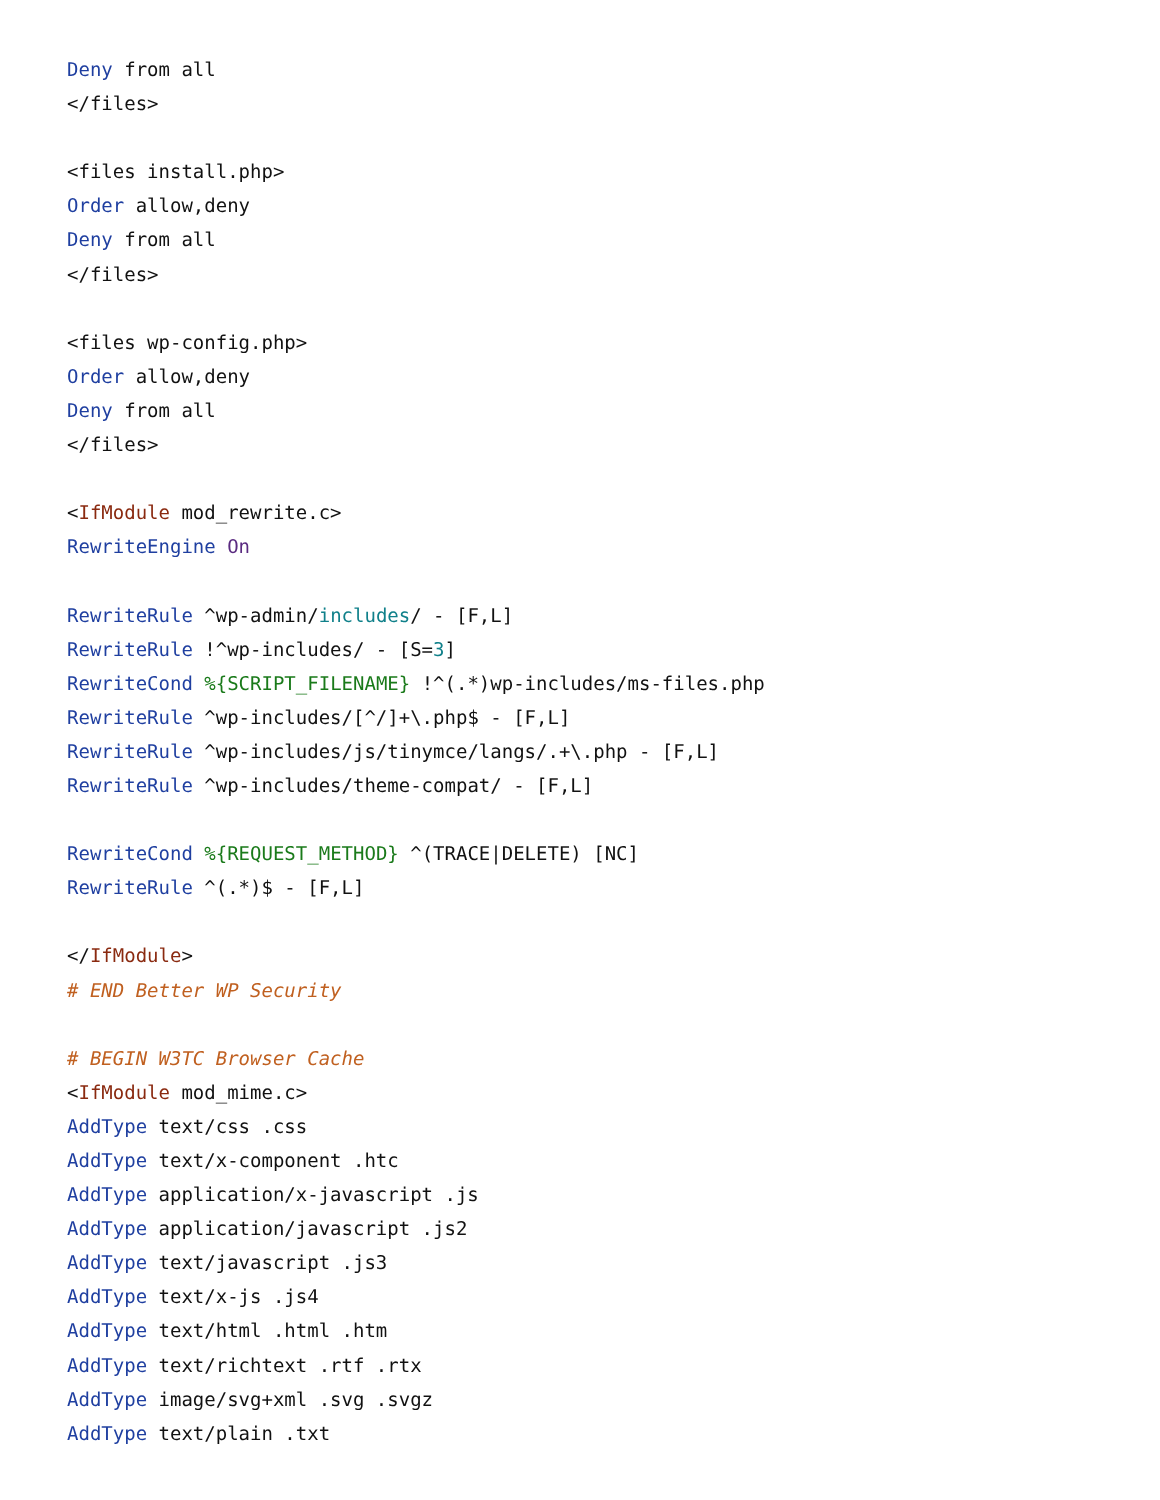Deny from all
</files>

<files install.php>
Order allow,deny
Deny from all
</files>

<files wp-config.php>
Order allow,deny
Deny from all
</files>

<IfModule mod_rewrite.c>
RewriteEngine On

RewriteRule ^wp-admin/includes/ - [F,L]
RewriteRule !^wp-includes/ - [S=3]
RewriteCond %{SCRIPT_FILENAME} !^(.*)wp-includes/ms-files.php
RewriteRule ^wp-includes/[^/]+\.php$ - [F,L]
RewriteRule ^wp-includes/js/tinymce/langs/.+\.php - [F,L]
RewriteRule ^wp-includes/theme-compat/ - [F,L]

RewriteCond %{REQUEST_METHOD} ^(TRACE|DELETE) [NC]
RewriteRule ^(.*)$ - [F,L]

</IfModule>
# END Better WP Security

# BEGIN W3TC Browser Cache
<IfModule mod_mime.c>
AddType text/css .css
AddType text/x-component .htc
AddType application/x-javascript .js
AddType application/javascript .js2
AddType text/javascript .js3
AddType text/x-js .js4
AddType text/html .html .htm
AddType text/richtext .rtf .rtx
AddType image/svg+xml .svg .svgz
AddType text/plain .txt